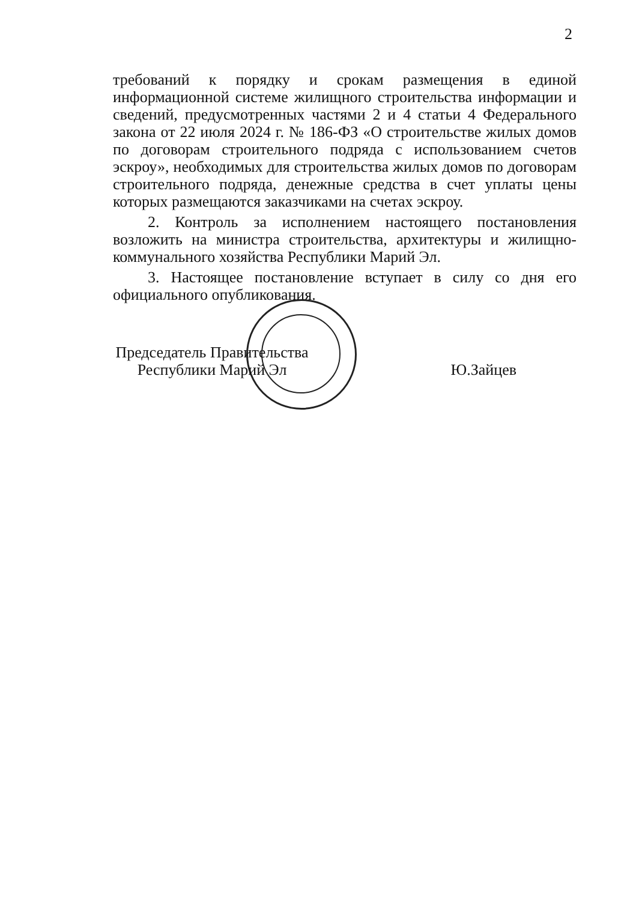2
требований к порядку и срокам размещения в единой информационной системе жилищного строительства информации и сведений, предусмотренных частями 2 и 4 статьи 4 Федерального закона от 22 июля 2024 г. № 186-ФЗ «О строительстве жилых домов по договорам строительного подряда с использованием счетов эскроу», необходимых для строительства жилых домов по договорам строительного подряда, денежные средства в счет уплаты цены которых размещаются заказчиками на счетах эскроу.
2. Контроль за исполнением настоящего постановления возложить на министра строительства, архитектуры и жилищно-коммунального хозяйства Республики Марий Эл.
3. Настоящее постановление вступает в силу со дня его официального опубликования.
Председатель Правительства
Республики Марий Эл
Ю.Зайцев